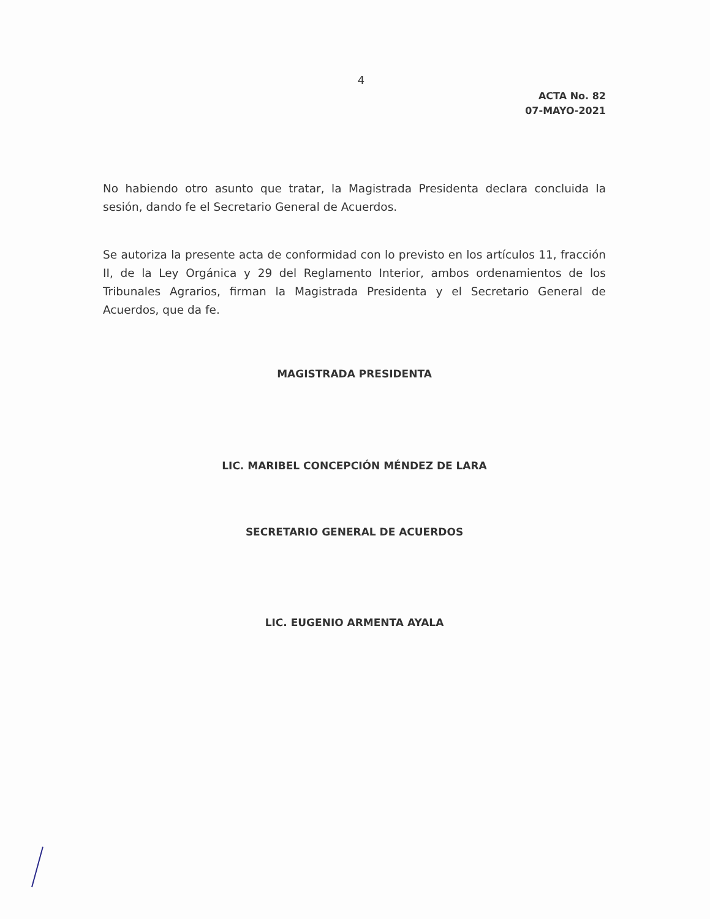4
ACTA No. 82
07-MAYO-2021
No habiendo otro asunto que tratar, la Magistrada Presidenta declara concluida la sesión, dando fe el Secretario General de Acuerdos.
Se autoriza la presente acta de conformidad con lo previsto en los artículos 11, fracción II, de la Ley Orgánica y 29 del Reglamento Interior, ambos ordenamientos de los Tribunales Agrarios, firman la Magistrada Presidenta y el Secretario General de Acuerdos, que da fe.
MAGISTRADA PRESIDENTA
LIC. MARIBEL CONCEPCIÓN MÉNDEZ DE LARA
SECRETARIO GENERAL DE ACUERDOS
LIC. EUGENIO ARMENTA AYALA